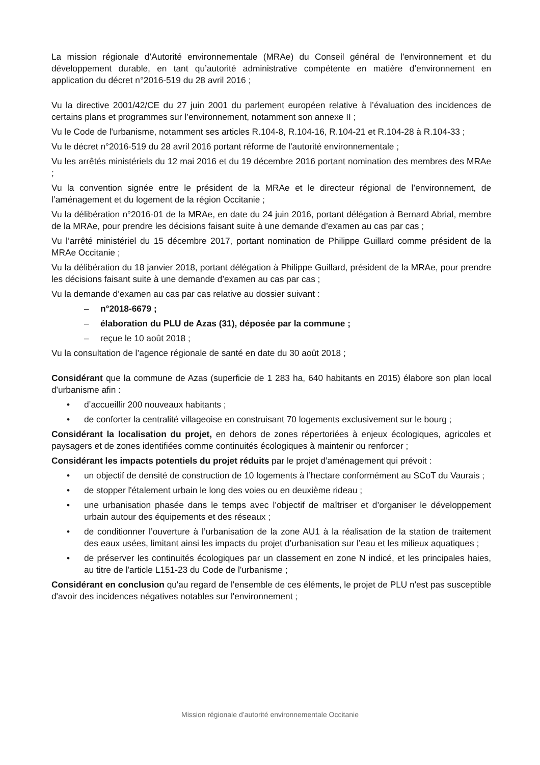La mission régionale d’Autorité environnementale (MRAe) du Conseil général de l'environnement et du développement durable, en tant qu’autorité administrative compétente en matière d’environnement en application du décret n°2016-519 du 28 avril 2016 ;
Vu la directive 2001/42/CE du 27 juin 2001 du parlement européen relative à l’évaluation des incidences de certains plans et programmes sur l’environnement, notamment son annexe II ;
Vu le Code de l'urbanisme, notamment ses articles R.104-8, R.104-16, R.104-21 et R.104-28 à R.104-33 ;
Vu le décret n°2016-519 du 28 avril 2016 portant réforme de l'autorité environnementale ;
Vu les arrêtés ministériels du 12 mai 2016 et du 19 décembre 2016 portant nomination des membres des MRAe ;
Vu la convention signée entre le président de la MRAe et le directeur régional de l’environnement, de l’aménagement et du logement de la région Occitanie ;
Vu la délibération n°2016-01 de la MRAe, en date du 24 juin 2016, portant délégation à Bernard Abrial, membre de la MRAe, pour prendre les décisions faisant suite à une demande d’examen au cas par cas ;
Vu l’arrêté ministériel du 15 décembre 2017, portant nomination de Philippe Guillard comme président de la MRAe Occitanie ;
Vu la délibération du 18 janvier 2018, portant délégation à Philippe Guillard, président de la MRAe, pour prendre les décisions faisant suite à une demande d’examen au cas par cas ;
Vu la demande d’examen au cas par cas relative au dossier suivant :
– n°2018-6679 ;
– élaboration du PLU de Azas (31), déposée par la commune ;
– reçue le 10 août 2018 ;
Vu la consultation de l’agence régionale de santé en date du 30 août 2018 ;
Considérant que la commune de Azas (superficie de 1 283 ha, 640 habitants en 2015) élabore son plan local d'urbanisme afin :
• d’accueillir 200 nouveaux habitants ;
• de conforter la centralité villageoise en construisant 70 logements exclusivement sur le bourg ;
Considérant la localisation du projet, en dehors de zones répertoriées à enjeux écologiques, agricoles et paysagers et de zones identifiées comme continuités écologiques à maintenir ou renforcer ;
Considérant les impacts potentiels du projet réduits par le projet d’aménagement qui prévoit :
• un objectif de densité de construction de 10 logements à l’hectare conformément au SCoT du Vaurais ;
• de stopper l'étalement urbain le long des voies ou en deuxième rideau ;
• une urbanisation phasée dans le temps avec l’objectif de maîtriser et d’organiser le développement urbain autour des équipements et des réseaux ;
• de conditionner l’ouverture à l’urbanisation de la zone AU1 à la réalisation de la station de traitement des eaux usées, limitant ainsi les impacts du projet d’urbanisation sur l’eau et les milieux aquatiques ;
• de préserver les continuités écologiques par un classement en zone N indicé, et les principales haies, au titre de l'article L151-23 du Code de l'urbanisme ;
Considérant en conclusion qu'au regard de l'ensemble de ces éléments, le projet de PLU n'est pas susceptible d'avoir des incidences négatives notables sur l'environnement ;
Mission régionale d’autorité environnementale Occitanie